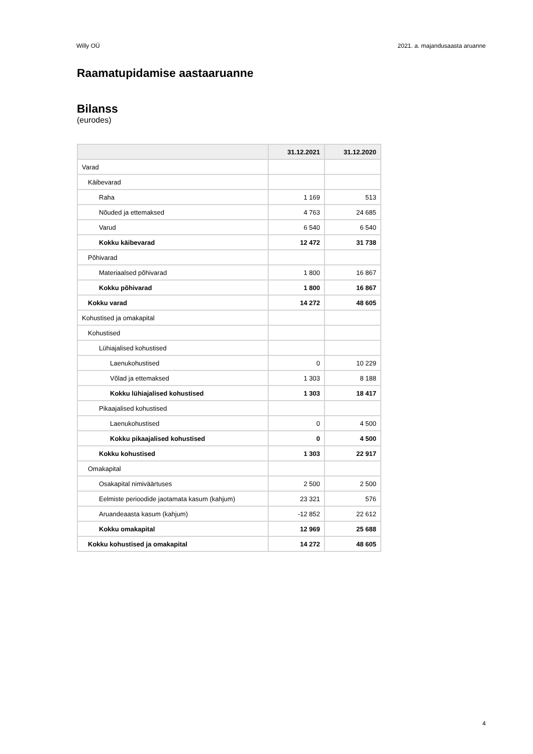Willy OÜ 2021. a. majandusaasta aruanne
Raamatupidamise aastaaruanne
Bilanss
(eurodes)
| | 31.12.2021 | 31.12.2020 |
| --- | --- | --- |
| Varad | | |
| Käibevarad | | |
| Raha | 1 169 | 513 |
| Nõuded ja ettemaksed | 4 763 | 24 685 |
| Varud | 6 540 | 6 540 |
| Kokku käibevarad | 12 472 | 31 738 |
| Põhivarad | | |
| Materiaalsed põhivarad | 1 800 | 16 867 |
| Kokku põhivarad | 1 800 | 16 867 |
| Kokku varad | 14 272 | 48 605 |
| Kohustised ja omakapital | | |
| Kohustised | | |
| Lühiajalised kohustised | | |
| Laenukohustised | 0 | 10 229 |
| Võlad ja ettemaksed | 1 303 | 8 188 |
| Kokku lühiajalised kohustised | 1 303 | 18 417 |
| Pikaajalised kohustised | | |
| Laenukohustised | 0 | 4 500 |
| Kokku pikaajalised kohustised | 0 | 4 500 |
| Kokku kohustised | 1 303 | 22 917 |
| Omakapital | | |
| Osakapital nimiväärtuses | 2 500 | 2 500 |
| Eelmiste perioodide jaotamata kasum (kahjum) | 23 321 | 576 |
| Aruandeaasta kasum (kahjum) | -12 852 | 22 612 |
| Kokku omakapital | 12 969 | 25 688 |
| Kokku kohustised ja omakapital | 14 272 | 48 605 |
4